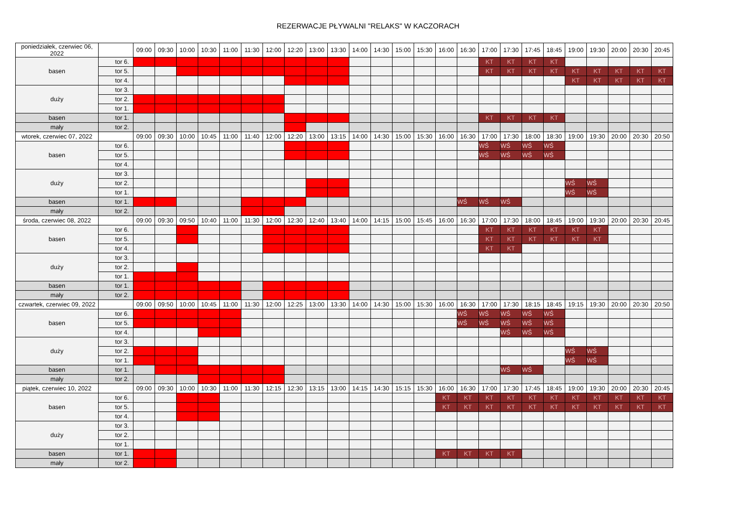REZERWACJE PŁYWALNI "RELAKS" W KACZORACH
| poniedziałek, czerwiec 06, 2022 | | 09:00 | 09:30 | 10:00 | 10:30 | 11:00 | 11:30 | 12:00 | 12:20 | 13:00 | 13:30 | 14:00 | 14:30 | 15:00 | 15:30 | 16:00 | 16:30 | 17:00 | 17:30 | 17:45 | 18:45 | 19:00 | 19:30 | 20:00 | 20:30 | 20:45 |
| basen | tor 6. | | | | | | | | | | | | | | | | | KT | KT | KT | KT | | | | | |
| | tor 5. | | | | | | | | | | | | | | | | | KT | KT | KT | KT | KT | KT | KT | KT | KT |
| | tor 4. | | | | | | | | | | | | | | | | | | | | | KT | KT | KT | KT | KT |
| duży | tor 3. | | | | | | | | | | | | | | | | | | | | | | | | | |
| | tor 2. | | | | | | | | | | | | | | | | | | | | | | | | | |
| | tor 1. | | | | | | | | | | | | | | | | | | | | | | | | | |
| basen | tor 1. | | | | | | | | | | | | | | | | | KT | KT | KT | KT | | | | | |
| mały | tor 2. | | | | | | | | | | | | | | | | | | | | | | | | | |
| wtorek, czerwiec 07, 2022 | | 09:00 | 09:30 | 10:00 | 10:45 | 11:00 | 11:40 | 12:00 | 12:20 | 13:00 | 13:15 | 14:00 | 14:30 | 15:00 | 15:30 | 16:00 | 16:30 | 17:00 | 17:30 | 18:00 | 18:30 | 19:00 | 19:30 | 20:00 | 20:30 | 20:50 |
| basen | tor 6. | | | | | | | | | | | | | | | | | WŚ | WŚ | WŚ | WŚ | | | | | |
| | tor 5. | | | | | | | | | | | | | | | | | WŚ | WŚ | WŚ | WŚ | | | | | |
| | tor 4. | | | | | | | | | | | | | | | | | | | | | | | | | |
| duży | tor 3. | | | | | | | | | | | | | | | | | | | | | | | | | |
| | tor 2. | | | | | | | | | | | | | | | | | | | | | WŚ | WŚ | | | |
| | tor 1. | | | | | | | | | | | | | | | | | | | | | WŚ | WŚ | | | |
| basen | tor 1. | | | | | | | | | | | | | | | | WŚ | WŚ | WŚ | | | | | | | |
| mały | tor 2. | | | | | | | | | | | | | | | | | | | | | | | | | |
| środa, czerwiec 08, 2022 | | 09:00 | 09:30 | 09:50 | 10:40 | 11:00 | 11:30 | 12:00 | 12:30 | 12:40 | 13:40 | 14:00 | 14:15 | 15:00 | 15:45 | 16:00 | 16:30 | 17:00 | 17:30 | 18:00 | 18:45 | 19:00 | 19:30 | 20:00 | 20:30 | 20:45 |
| basen | tor 6. | | | | | | | | | | | | | | | | | KT | KT | KT | KT | KT | KT | | | |
| | tor 5. | | | | | | | | | | | | | | | | | KT | KT | KT | KT | KT | KT | | | |
| | tor 4. | | | | | | | | | | | | | | | | | KT | KT | | | | | | | |
| duży | tor 3. | | | | | | | | | | | | | | | | | | | | | | | | | |
| | tor 2. | | | | | | | | | | | | | | | | | | | | | | | | | |
| | tor 1. | | | | | | | | | | | | | | | | | | | | | | | | | |
| basen | tor 1. | | | | | | | | | | | | | | | | | | | | | | | | | |
| mały | tor 2. | | | | | | | | | | | | | | | | | | | | | | | | | |
| czwartek, czerwiec 09, 2022 | | 09:00 | 09:50 | 10:00 | 10:45 | 11:00 | 11:30 | 12:00 | 12:25 | 13:00 | 13:30 | 14:00 | 14:30 | 15:00 | 15:30 | 16:00 | 16:30 | 17:00 | 17:30 | 18:15 | 18:45 | 19:15 | 19:30 | 20:00 | 20:30 | 20:50 |
| basen | tor 6. | | | | | | | | | | | | | | | | WŚ | WŚ | WŚ | WŚ | WŚ | | | | | |
| | tor 5. | | | | | | | | | | | | | | | | WŚ | WŚ | WŚ | WŚ | WŚ | | | | | |
| | tor 4. | | | | | | | | | | | | | | | | | | WŚ | WŚ | WŚ | | | | | |
| duży | tor 3. | | | | | | | | | | | | | | | | | | | | | | | | | |
| | tor 2. | | | | | | | | | | | | | | | | | | | | | WŚ | WŚ | | | |
| | tor 1. | | | | | | | | | | | | | | | | | | | | | WŚ | WŚ | | | |
| basen | tor 1. | | | | | | | | | | | | | | | | | | WŚ | WŚ | | | | | | |
| mały | tor 2. | | | | | | | | | | | | | | | | | | | | | | | | | |
| piątek, czerwiec 10, 2022 | | 09:00 | 09:30 | 10:00 | 10:30 | 11:00 | 11:30 | 12:15 | 12:30 | 13:15 | 13:00 | 14:15 | 14:30 | 15:15 | 15:30 | 16:00 | 16:30 | 17:00 | 17:30 | 17:45 | 18:45 | 19:00 | 19:30 | 20:00 | 20:30 | 20:45 |
| basen | tor 6. | | | | | | | | | | | | | | | KT | KT | KT | KT | KT | KT | KT | KT | KT | KT | KT |
| | tor 5. | | | | | | | | | | | | | | | KT | KT | KT | KT | KT | KT | KT | KT | KT | KT | KT |
| | tor 4. | | | | | | | | | | | | | | | | | | | | | | | | | |
| duży | tor 3. | | | | | | | | | | | | | | | | | | | | | | | | | |
| | tor 2. | | | | | | | | | | | | | | | | | | | | | | | | | |
| | tor 1. | | | | | | | | | | | | | | | | | | | | | | | | | |
| basen | tor 1. | | | | | | | | | | | | | | | KT | KT | KT | KT | | | | | | | |
| mały | tor 2. | | | | | | | | | | | | | | | | | | | | | | | | | |